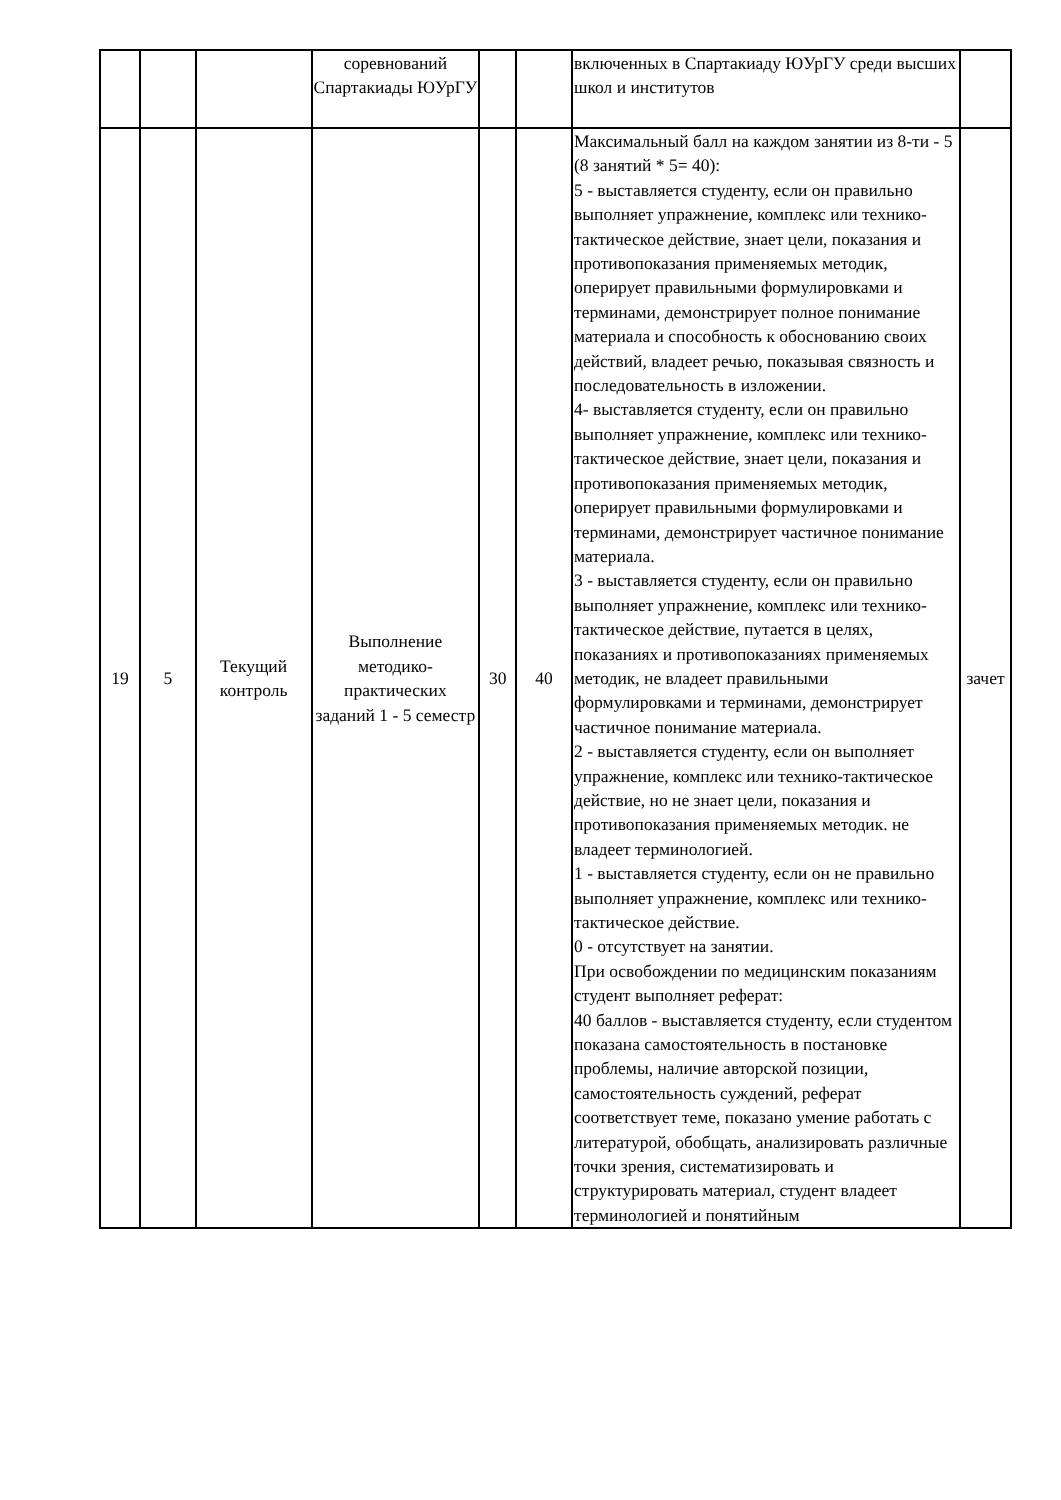| | | | соревнований Спартакиады ЮУрГУ | | | включенных в Спартакиаду ЮУрГУ среди высших школ и институтов | |
| 19 | 5 | Текущий контроль | Выполнение методико-практических заданий 1 - 5 семестр | 30 | 40 | Максимальный балл на каждом занятии из 8-ти - 5 (8 занятий * 5= 40): 5 - выставляется студенту, если он правильно выполняет упражнение, комплекс или технико-тактическое действие, знает цели, показания и противопоказания применяемых методик, оперирует правильными формулировками и терминами, демонстрирует полное понимание материала и способность к обоснованию своих действий, владеет речью, показывая связность и последовательность в изложении. 4- выставляется студенту, если он правильно выполняет упражнение, комплекс или технико-тактическое действие, знает цели, показания и противопоказания применяемых методик, оперирует правильными формулировками и терминами, демонстрирует частичное понимание материала. 3 - выставляется студенту, если он правильно выполняет упражнение, комплекс или технико-тактическое действие, путается в целях, показаниях и противопоказаниях применяемых методик, не владеет правильными формулировками и терминами, демонстрирует частичное понимание материала. 2 - выставляется студенту, если он выполняет упражнение, комплекс или технико-тактическое действие, но не знает цели, показания и противопоказания применяемых методик. не владеет терминологией. 1 - выставляется студенту, если он не правильно выполняет упражнение, комплекс или технико-тактическое действие. 0 - отсутствует на занятии. При освобождении по медицинским показаниям студент выполняет реферат: 40 баллов - выставляется студенту, если студентом показана самостоятельность в постановке проблемы, наличие авторской позиции, самостоятельность суждений, реферат соответствует теме, показано умение работать с литературой, обобщать, анализировать различные точки зрения, систематизировать и структурировать материал, студент владеет терминологией и понятийным | зачет |